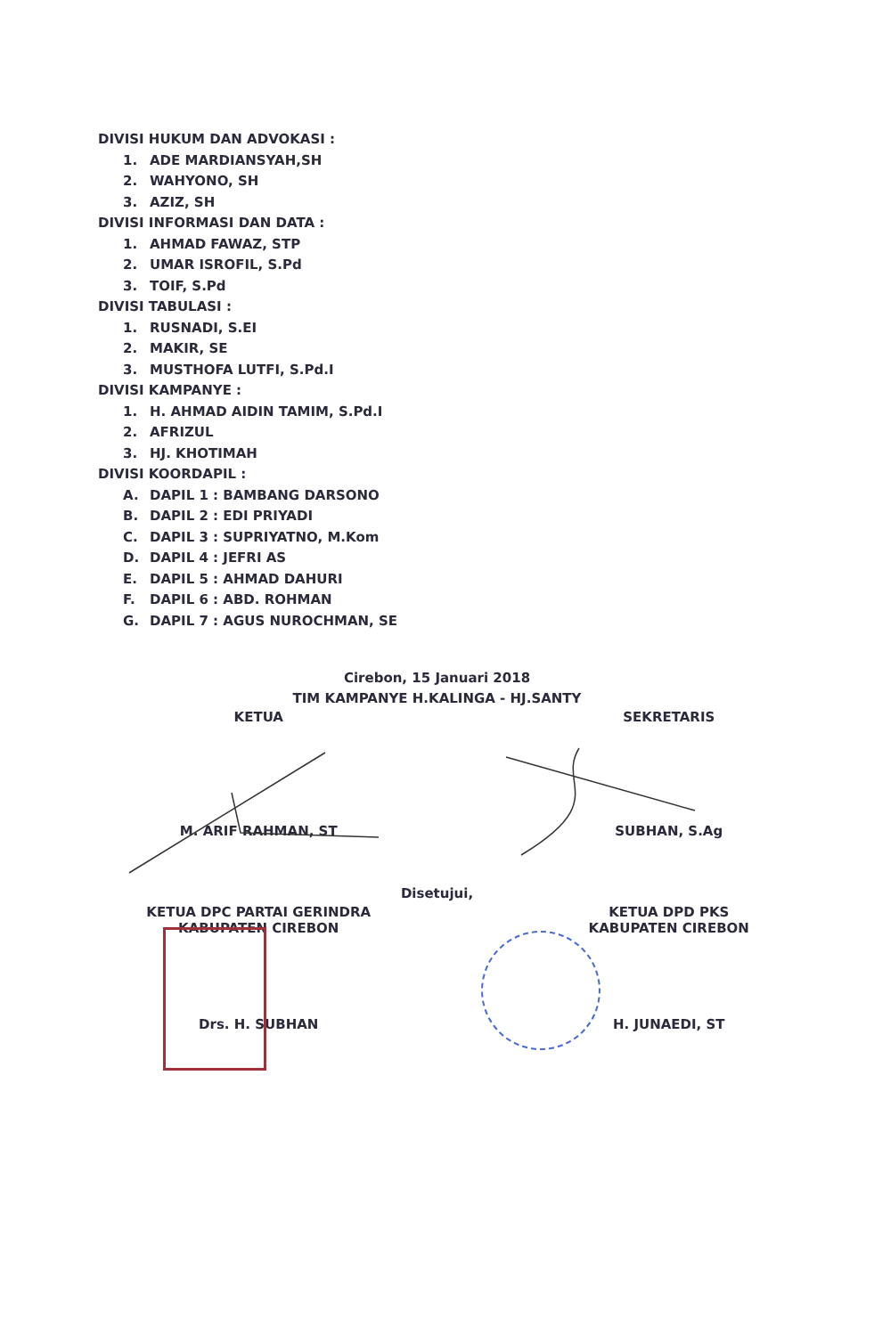DIVISI HUKUM DAN ADVOKASI :
1. ADE MARDIANSYAH,SH
2. WAHYONO, SH
3. AZIZ, SH
DIVISI INFORMASI DAN DATA :
1. AHMAD FAWAZ, STP
2. UMAR ISROFIL, S.Pd
3. TOIF, S.Pd
DIVISI TABULASI :
1. RUSNADI, S.EI
2. MAKIR, SE
3. MUSTHOFA LUTFI, S.Pd.I
DIVISI KAMPANYE :
1. H. AHMAD AIDIN TAMIM, S.Pd.I
2. AFRIZUL
3. HJ. KHOTIMAH
DIVISI KOORDAPIL :
A. DAPIL 1 : BAMBANG DARSONO
B. DAPIL 2 : EDI PRIYADI
C. DAPIL 3 : SUPRIYATNO, M.Kom
D. DAPIL 4 : JEFRI AS
E. DAPIL 5 : AHMAD DAHURI
F. DAPIL 6 : ABD. ROHMAN
G. DAPIL 7 : AGUS NUROCHMAN, SE
Cirebon, 15 Januari 2018
TIM KAMPANYE H.KALINGA - HJ.SANTY
KETUA SEKRETARIS
M. ARIF RAHMAN, ST SUBHAN, S.Ag
Disetujui,
KETUA DPC PARTAI GERINDRA
KABUPATEN CIREBON
KETUA DPD PKS
KABUPATEN CIREBON
Drs. H. SUBHAN H. JUNAEDI, ST